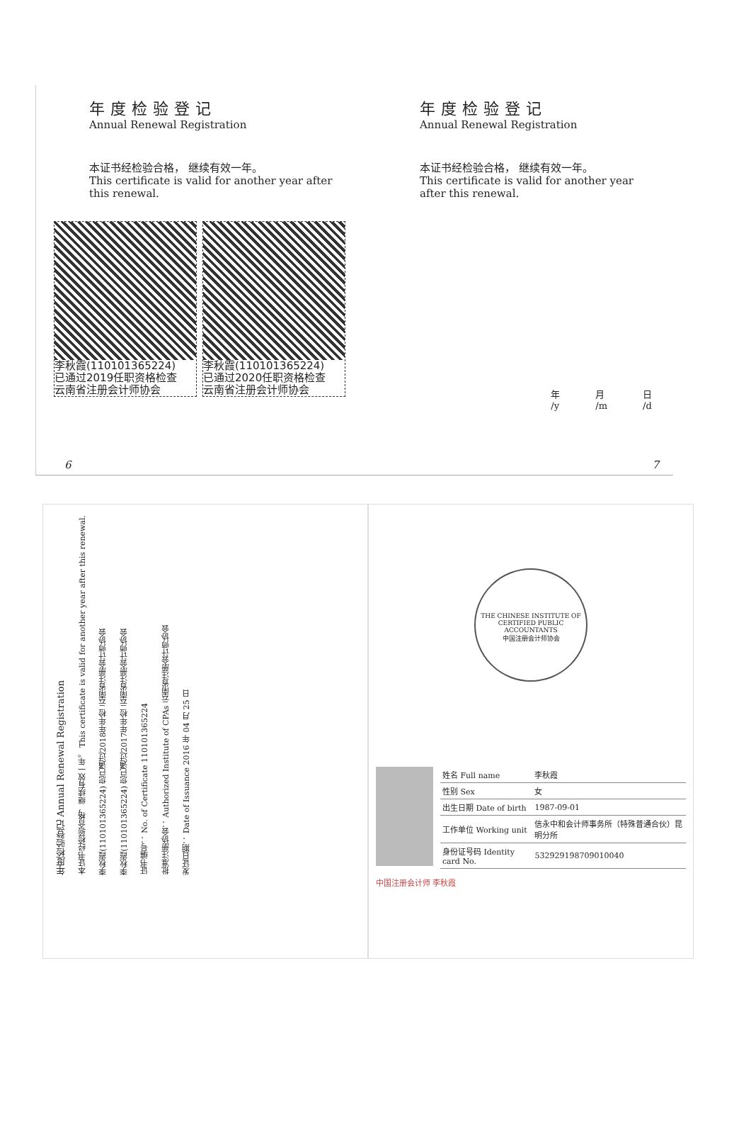年度检验登记
Annual Renewal Registration
本证书经检验合格， 继续有效一年。
This certificate is valid for another year after this renewal.
李秋霞(110101365224)
已通过2019任职资格检查
云南省注册会计师协会
李秋霞(110101365224)
已通过2020任职资格检查
云南省注册会计师协会
6
年度检验登记
Annual Renewal Registration
本证书经检验合格， 继续有效一年。
This certificate is valid for another year after this renewal.
年
/y 月
/m 日
/d
7
年度检验登记 Annual Renewal Registration 本证书经检验合格，继续有效一年。 This certificate is valid for another year after this renewal. 李秋霞(110101365224) 您已通过2018年年检 云南省注册会计师协会 李秋霞(110101365224) 您已通过2017年年检 云南省注册会计师协会 证书编号： No. of Certificate 110101365224 批准注册协会： Authorized Institute of CPAs 云南省注册会计师协会 发证日期： Date of Issuance 2016 年 04 月 25 日
THE CHINESE INSTITUTE OF CERTIFIED PUBLIC ACCOUNTANTS
中国注册会计师协会
| 姓名 Full name | 李秋霞 |
| 性别 Sex | 女 |
| 出生日期 Date of birth | 1987-09-01 |
| 工作单位 Working unit | 信永中和会计师事务所（特殊普通合伙）昆明分所 |
| 身份证号码 Identity card No. | 532929198709010040 |
中国注册会计师 李秋霞